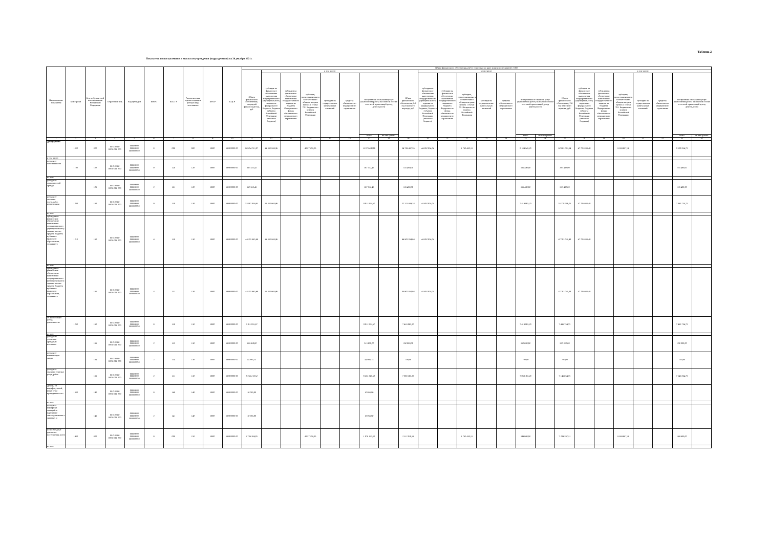Таблица 2
Показатели по поступлениям и выплатам учреждения (подразделения) на 28 декабря 2021г.
| Наименование показателя | Код строки | Код по бюджетной классификации Российской Федерации | Отраслевой код | Код субсидии | КВФО | КОСГУ | Аналитическая группа подвидов доходов/вида источников | КФСР | КЦСР | Объем финансового обеспечения, руб (с точностью до двух знаков после запятой - 0,00) | | | | | | | | | | | | | | | | | | | | | | | |
| --- | --- | --- | --- | --- | --- | --- | --- | --- | --- | --- | --- | --- | --- | --- | --- | --- | --- | --- | --- | --- | --- | --- | --- | --- | --- | --- | --- | --- | --- | --- | --- | --- | --- |
| | | | | | | | | | | Объем финансового обеспечения, очередной финансовый год, руб. | в том числе: | | | | | | | Объем финансового обеспечения, 1-й год планового периода, руб. | в том числе: | | | | | | | Объем финансового обеспечения, 2-й год планового периода, руб. | в том числе: | | | | | | |
| | | | | | | | | | | | субсидия на финансовое обеспечение выполнения государственного (муниципального) задания из федерального бюджета, бюджета субъекта Российской Федерации (местного бюджета) | субсидии на финансовое обеспечение выполнения государственного задания из бюджета Федерального фонда обязательного медицинского страхования | субсидии, предоставляемые в соответствии с абзацем вторым пункта 1 статьи 78.1 Бюджетного кодекса Российской Федерации | субсидии на осуществление капитальных вложений | средства обязательного медицинского страхования | поступления от оказания услуг (выполнения работ) на платной основе и от иной приносящей доход деятельности | | | субсидия на финансовое обеспечение выполнения государственного (муниципального) задания из федерального бюджета, бюджета субъекта Российской Федерации (местного бюджета) | субсидии на финансовое обеспечение выполнения государственного задания из бюджета Федерального фонда обязательного медицинского страхования | субсидии, предоставляемые в соответствии с абзацем вторым пункта 1 статьи 78.1 Бюджетного кодекса Российской Федерации | субсидии на осуществление капитальных вложений | средства обязательного медицинского страхования | поступления от оказания услуг (выполнения работ) на платной основе и от иной приносящей доход деятельности | | | субсидия на финансовое обеспечение выполнения государственного (муниципального) задания из федерального бюджета, бюджета субъекта Российской Федерации (местного бюджета) | субсидии на финансовое обеспечение выполнения государственного задания из бюджета Федерального фонда обязательного медицинского страхования | субсидии, предоставляемые в соответствии с абзацем вторым пункта 1 статьи 78.1 Бюджетного кодекса Российской Федерации | субсидии на осуществление капитальных вложений | средства обязательного медицинского страхования | поступления от оказания услуг (выполнения работ) на платной основе и от иной приносящей доход деятельности | |
| | | | | | | | | | | | | | | | | всего | их них гранты | | | | | | | всего | их них гранты | | | | | | | всего | их них гранты |
| 1 | 2 | 3 | 4 | 5 | 6 | 7 | 8 | 9 | 10 | 11 | 12 | 13 | 14 | 15 | 16 | 17 | 18 | 19 | 20 | 21 | 22 | 23 | 24 | 25 | 26 | 27 | 28 | 29 | 30 | 31 | 32 | 33 | 34 |
| Доходы,всего | 1000 | 000 | 00.0.00.00 000.0.000 000 | 00000000 00000000 00000000 0 | 0 | 000 | 000 | 0000 | 00000000 00 | 60 254 713,87 | 44 355 965,96 | | 4 827 259,85 | | | 11 071 488,06 | | 54 769 437,55 | 44 902 054,04 | | 1 762 438,31 | | | 8 104 945,20 | | 62 903 563,54 | 47 783 031,48 | | 6 939 697,31 | | | 8 180 834,75 | |
| в том числе: | | | | | | | | | | | | | | | | | | | | | | | | | | | | | | | | | |
| доходы от собственности | 1100 | 120 | 00.0.00.00 000.0.000 000 | 00000000 00000000 00000000 0 | 0 | 120 | 120 | 0000 | 00000000 00 | 367 532,45 | | | | | | 367 532,45 | | 335 480,00 | | | | | | 335 480,00 | | 335 480,00 | | | | | | 335 480,00 | |
| из них: | | | | | | | | | | | | | | | | | | | | | | | | | | | | | | | | | |
| доходы от операционной аренды | | 121 | 00.0.00.00 000.0.000 000 | 00000000 00000000 00000000 0 | 2 | 121 | 120 | 0000 | 00000000 00 | 367 532,45 | | | | | | 367 532,45 | | 335 480,00 | | | | | | 335 480,00 | | 335 480,00 | | | | | | 335 480,00 | |
| доходы от оказания услуг,работ, компенсации | 1200 | 130 | 00.0.00.00 000.0.000 000 | 00000000 00000000 00000000 0 | 0 | 130 | 130 | 0000 | 00000000 00 | 53 167 819,63 | 44 355 965,96 | | | | | 8 811 853,67 | | 52 321 919,24 | 44 902 054,04 | | | | | 7 419 865,20 | | 55 278 786,23 | 47 783 031,48 | | | | | 7 495 754,75 | |
| из них: | | | | | | | | | | | | | | | | | | | | | | | | | | | | | | | | | |
| субсидии на финансовое обеспечение выполнения государственного (муниципального) задания за счет средств бюджета публично-правового образования, создавшего | 1210 | 130 | 00.0.00.00 000.0.000 000 | 00000000 00000000 00000000 0 | 4 | 130 | 130 | 0000 | 00000000 00 | 44 355 965,96 | 44 355 965,96 | | | | | | | 44 902 054,04 | 44 902 054,04 | | | | | | | 47 783 031,48 | 47 783 031,48 | | | | | | |
| из них: | | | | | | | | | | | | | | | | | | | | | | | | | | | | | | | | | |
| субсидии на финансовое обеспечение выполнения государственного (муниципального) задания за счет средств бюджета публично-правового образования, создавшего | | 131 | 00.0.00.00 000.0.000 000 | 00000000 00000000 00000000 0 | 4 | 131 | 130 | 0000 | 00000000 00 | 44 355 965,96 | 44 355 965,96 | | | | | | | 44 902 054,04 | 44 902 054,04 | | | | | | | 47 783 031,48 | 47 783 031,48 | | | | | | |
| от приносящей доход деятельности | 1230 | 130 | 00.0.00.00 000.0.000 000 | 00000000 00000000 00000000 0 | 0 | 130 | 130 | 0000 | 00000000 00 | 8 811 853,67 | | | | | | 8 811 853,67 | | 7 419 865,20 | | | | | | 7 419 865,20 | | 7 495 754,75 | | | | | | 7 495 754,75 | |
| из них: | | | | | | | | | | | | | | | | | | | | | | | | | | | | | | | | | |
| доходы по условным арендным платежам | | 135 | 00.0.00.00 000.0.000 000 | 00000000 00000000 00000000 0 | 2 | 135 | 130 | 0000 | 00000000 00 | 513 658,00 | | | | | | 513 658,00 | | 350 000,00 | | | | | | 350 000,00 | | 350 000,00 | | | | | | 350 000,00 | |
| доходы от компенсации затрат | | 134 | 00.0.00.00 000.0.000 000 | 00000000 00000000 00000000 0 | 2 | 134 | 130 | 0000 | 00000000 00 | 44 985,15 | | | | | | 44 985,15 | | 700,00 | | | | | | 700,00 | | 700,00 | | | | | | 700,00 | |
| доходы от оказания платных услуг, работ | | 131 | 00.0.00.00 000.0.000 000 | 00000000 00000000 00000000 0 | 2 | 131 | 130 | 0000 | 00000000 00 | 8 253 210,52 | | | | | | 8 253 210,52 | | 7 069 165,20 | | | | | | 7 069 165,20 | | 7 145 054,75 | | | | | | 7 145 054,75 | |
| Доходы от штрафов, пеней, иных сумм принудительного | 1300 | 140 | 00.0.00.00 000.0.000 000 | 00000000 00000000 00000000 0 | 0 | 140 | 140 | 0000 | 00000000 00 | 10 065,80 | | | | | | 10 065,80 | | | | | | | | | | | | | | | | | |
| из них: | | | | | | | | | | | | | | | | | | | | | | | | | | | | | | | | | |
| доходы от штрафных санкций за нарушение законодательства о закупках и | | 141 | 00.0.00.00 000.0.000 000 | 00000000 00000000 00000000 0 | 2 | 141 | 140 | 0000 | 00000000 00 | 10 065,80 | | | | | | 10 065,80 | | | | | | | | | | | | | | | | | |
| Безвозмездные денежные поступления, всего | 1400 | 000 | 00.0.00.00 000.0.000 000 | 00000000 00000000 00000000 0 | 0 | 000 | 150 | 0000 | 00000000 00 | 6 706 384,85 | | | 4 827 259,85 | | | 1 879 125,00 | | 2 112 038,31 | | | 1 762 438,31 | | | 349 600,00 | | 7 289 297,31 | | | 6 939 697,31 | | | 349 600,00 | |
| из них: | | | | | | | | | | | | | | | | | | | | | | | | | | | | | | | | | |